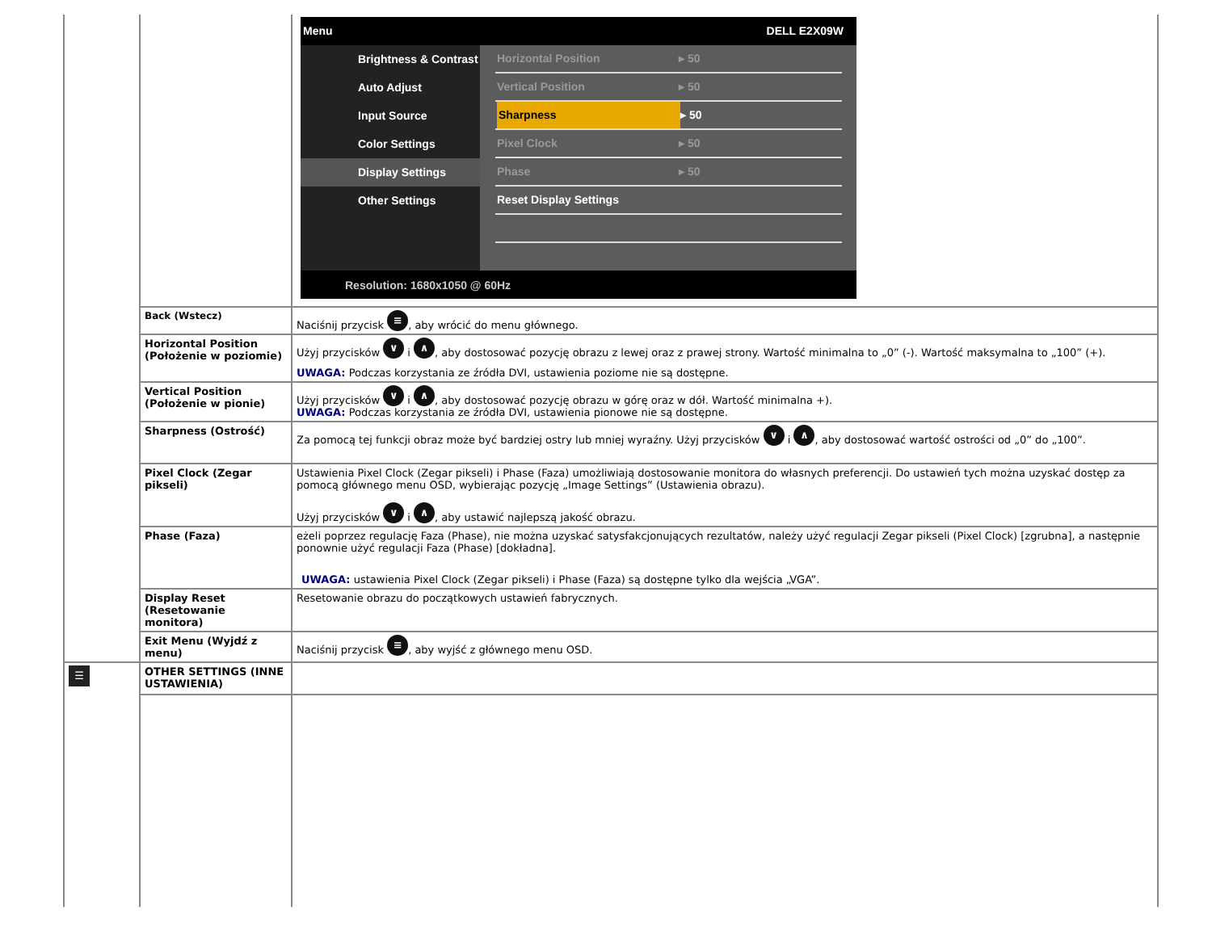| | | Menu DELL E2X09W Brightness & Contrast Auto Adjust Input Source Color Settings Display Settings Other Settings Horizontal Position ▸ 50 Vertical Position ▸ 50 Sharpness ▸ 50 Pixel Clock ▸ 50 Phase ▸ 50 Reset Display Settings Resolution: 1680x1050 @ 60Hz |
| | Back (Wstecz) | Naciśnij przycisk ≡ , aby wrócić do menu głównego. |
| | Horizontal Position (Położenie w poziomie) | Użyj przycisków ∨ i ∧ , aby dostosować pozycję obrazu z lewej oraz z prawej strony. Wartość minimalna to „0” (-). Wartość maksymalna to „100” (+). UWAGA: Podczas korzystania ze źródła DVI, ustawienia poziome nie są dostępne. |
| | Vertical Position (Położenie w pionie) | Użyj przycisków ∨ i ∧ , aby dostosować pozycję obrazu w górę oraz w dół. Wartość minimalna +). UWAGA: Podczas korzystania ze źródła DVI, ustawienia pionowe nie są dostępne. |
| | Sharpness (Ostrość) | Za pomocą tej funkcji obraz może być bardziej ostry lub mniej wyraźny. Użyj przycisków ∨ i ∧ , aby dostosować wartość ostrości od „0” do „100”. |
| | Pixel Clock (Zegar pikseli) | Ustawienia Pixel Clock (Zegar pikseli) i Phase (Faza) umożliwiają dostosowanie monitora do własnych preferencji. Do ustawień tych można uzyskać dostęp za pomocą głównego menu OSD, wybierając pozycję „Image Settings” (Ustawienia obrazu). Użyj przycisków ∨ i ∧ , aby ustawić najlepszą jakość obrazu. |
| | Phase (Faza) | eżeli poprzez regulację Faza (Phase), nie można uzyskać satysfakcjonujących rezultatów, należy użyć regulacji Zegar pikseli (Pixel Clock) [zgrubna], a następnie ponownie użyć regulacji Faza (Phase) [dokładna]. UWAGA: ustawienia Pixel Clock (Zegar pikseli) i Phase (Faza) są dostępne tylko dla wejścia „VGA”. |
| | Display Reset (Resetowanie monitora) | Resetowanie obrazu do początkowych ustawień fabrycznych. |
| | Exit Menu (Wyjdź z menu) | Naciśnij przycisk ≡ , aby wyjść z głównego menu OSD. |
| ☰ | OTHER SETTINGS (INNE USTAWIENIA) | |